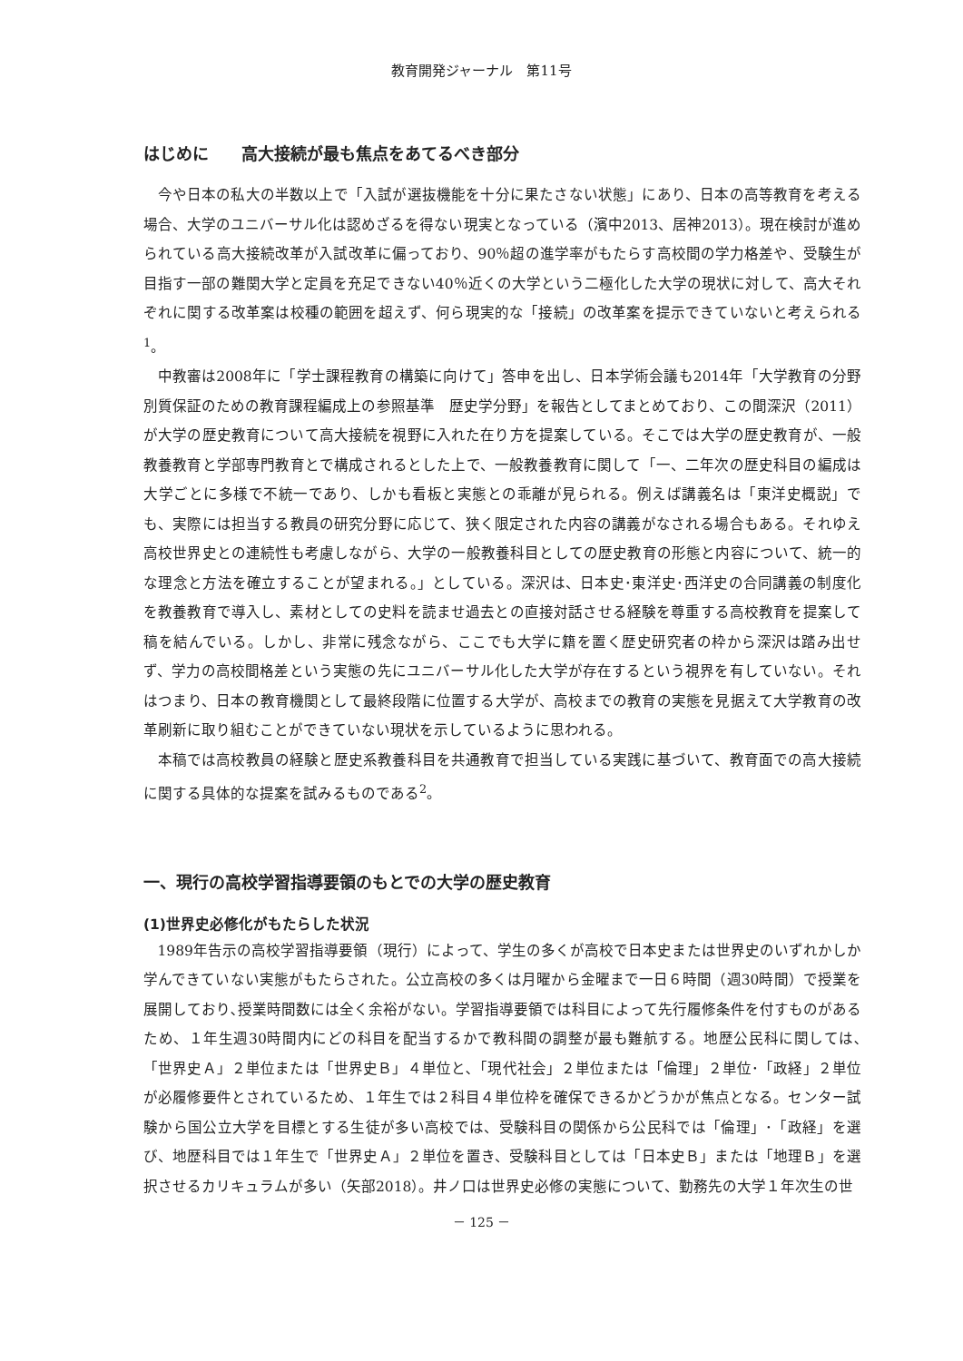教育開発ジャーナル　第11号
はじめに　　高大接続が最も焦点をあてるべき部分
今や日本の私大の半数以上で「入試が選抜機能を十分に果たさない状態」にあり、日本の高等教育を考える場合、大学のユニバーサル化は認めざるを得ない現実となっている（濱中2013、居神2013）。現在検討が進められている高大接続改革が入試改革に偏っており、90％超の進学率がもたらす高校間の学力格差や、受験生が目指す一部の難関大学と定員を充足できない40％近くの大学という二極化した大学の現状に対して、高大それぞれに関する改革案は校種の範囲を超えず、何ら現実的な「接続」の改革案を提示できていないと考えられる<sup>1</sup>。
中教審は2008年に「学士課程教育の構築に向けて」答申を出し、日本学術会議も2014年「大学教育の分野別質保証のための教育課程編成上の参照基準　歴史学分野」を報告としてまとめており、この間深沢（2011）が大学の歴史教育について高大接続を視野に入れた在り方を提案している。そこでは大学の歴史教育が、一般教養教育と学部専門教育とで構成されるとした上で、一般教養教育に関して「一、二年次の歴史科目の編成は大学ごとに多様で不統一であり、しかも看板と実態との乖離が見られる。例えば講義名は「東洋史概説」でも、実際には担当する教員の研究分野に応じて、狭く限定された内容の講義がなされる場合もある。それゆえ高校世界史との連続性も考慮しながら、大学の一般教養科目としての歴史教育の形態と内容について、統一的な理念と方法を確立することが望まれる。」としている。深沢は、日本史･東洋史･西洋史の合同講義の制度化を教養教育で導入し、素材としての史料を読ませ過去との直接対話させる経験を尊重する高校教育を提案して稿を結んでいる。しかし、非常に残念ながら、ここでも大学に籍を置く歴史研究者の枠から深沢は踏み出せず、学力の高校間格差という実態の先にユニバーサル化した大学が存在するという視界を有していない。それはつまり、日本の教育機関として最終段階に位置する大学が、高校までの教育の実態を見据えて大学教育の改革刷新に取り組むことができていない現状を示しているように思われる。
本稿では高校教員の経験と歴史系教養科目を共通教育で担当している実践に基づいて、教育面での高大接続に関する具体的な提案を試みるものである<sup>2</sup>。
一、現行の高校学習指導要領のもとでの大学の歴史教育
(1)世界史必修化がもたらした状況
1989年告示の高校学習指導要領（現行）によって、学生の多くが高校で日本史または世界史のいずれかしか学んできていない実態がもたらされた。公立高校の多くは月曜から金曜まで一日６時間（週30時間）で授業を展開しており､授業時間数には全く余裕がない。学習指導要領では科目によって先行履修条件を付すものがあるため、１年生週30時間内にどの科目を配当するかで教科間の調整が最も難航する。地歴公民科に関しては､「世界史Ａ」２単位または「世界史Ｂ」４単位と､「現代社会」２単位または「倫理」２単位･「政経」２単位が必履修要件とされているため、１年生では２科目４単位枠を確保できるかどうかが焦点となる。センター試験から国公立大学を目標とする生徒が多い高校では、受験科目の関係から公民科では「倫理」･「政経」を選び、地歴科目では１年生で「世界史Ａ」２単位を置き、受験科目としては「日本史Ｂ」または「地理Ｂ」を選択させるカリキュラムが多い（矢部2018）。井ノ口は世界史必修の実態について、勤務先の大学１年次生の世
－ 125 －